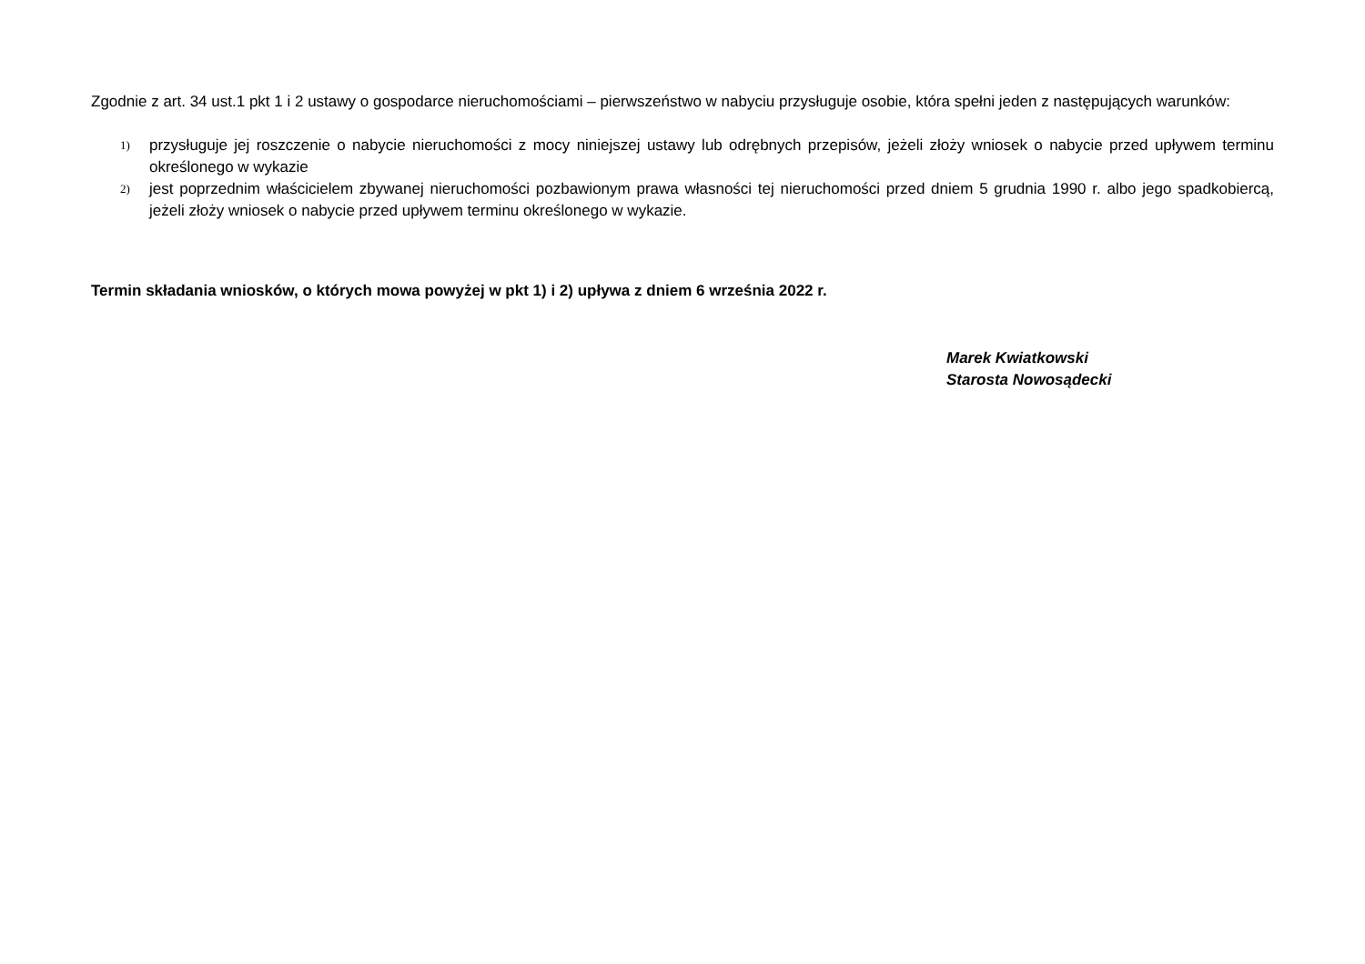Zgodnie z art. 34 ust.1 pkt 1 i 2 ustawy o gospodarce nieruchomościami – pierwszeństwo w nabyciu przysługuje osobie, która spełni jeden z następujących warunków:
1) przysługuje jej roszczenie o nabycie nieruchomości z mocy niniejszej ustawy lub odrębnych przepisów, jeżeli złoży wniosek o nabycie przed upływem terminu określonego w wykazie
2) jest poprzednim właścicielem zbywanej nieruchomości pozbawionym prawa własności tej nieruchomości przed dniem 5 grudnia 1990 r. albo jego spadkobiercą, jeżeli złoży wniosek o nabycie przed upływem terminu określonego w wykazie.
Termin składania wniosków, o których mowa powyżej w pkt 1) i 2) upływa z dniem 6 września 2022 r.
Marek Kwiatkowski
Starosta Nowosądecki